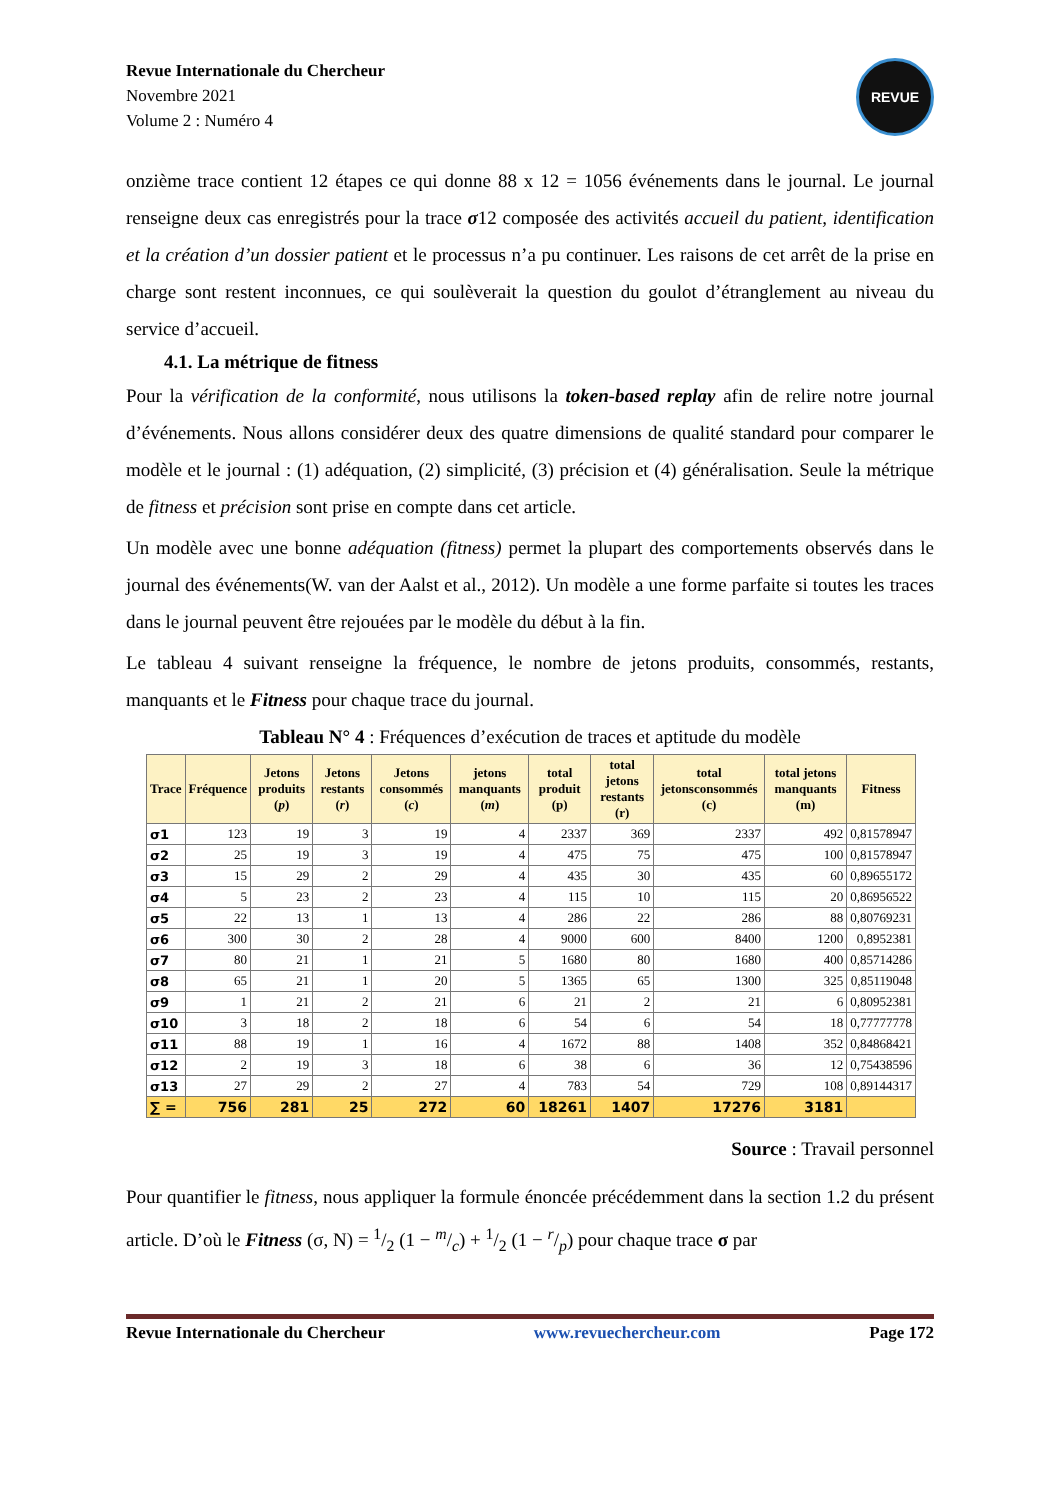Revue Internationale du Chercheur
Novembre 2021
Volume 2 : Numéro 4
REVUE
onzième trace contient 12 étapes ce qui donne 88 x 12 = 1056 événements dans le journal. Le journal renseigne deux cas enregistrés pour la trace σ12 composée des activités accueil du patient, identification et la création d’un dossier patient et le processus n’a pu continuer. Les raisons de cet arrêt de la prise en charge sont restent inconnues, ce qui soulèverait la question du goulot d’étranglement au niveau du service d’accueil.
4.1. La métrique de fitness
Pour la vérification de la conformité, nous utilisons la token-based replay afin de relire notre journal d’événements. Nous allons considérer deux des quatre dimensions de qualité standard pour comparer le modèle et le journal : (1) adéquation, (2) simplicité, (3) précision et (4) généralisation. Seule la métrique de fitness et précision sont prise en compte dans cet article.
Un modèle avec une bonne adéquation (fitness) permet la plupart des comportements observés dans le journal des événements(W. van der Aalst et al., 2012). Un modèle a une forme parfaite si toutes les traces dans le journal peuvent être rejouées par le modèle du début à la fin.
Le tableau 4 suivant renseigne la fréquence, le nombre de jetons produits, consommés, restants, manquants et le Fitness pour chaque trace du journal.
Tableau N° 4 : Fréquences d’exécution de traces et aptitude du modèle
| Trace | Fréquence | Jetons produits ( p ) | Jetons restants ( r ) | Jetons consommés ( c ) | jetons manquants ( m ) | total produit (p) | total jetons restants (r) | total jetonsconsommés (c) | total jetons manquants (m) | Fitness |
| --- | --- | --- | --- | --- | --- | --- | --- | --- | --- | --- |
| σ1 | 123 | 19 | 3 | 19 | 4 | 2337 | 369 | 2337 | 492 | 0,81578947 |
| σ2 | 25 | 19 | 3 | 19 | 4 | 475 | 75 | 475 | 100 | 0,81578947 |
| σ3 | 15 | 29 | 2 | 29 | 4 | 435 | 30 | 435 | 60 | 0,89655172 |
| σ4 | 5 | 23 | 2 | 23 | 4 | 115 | 10 | 115 | 20 | 0,86956522 |
| σ5 | 22 | 13 | 1 | 13 | 4 | 286 | 22 | 286 | 88 | 0,80769231 |
| σ6 | 300 | 30 | 2 | 28 | 4 | 9000 | 600 | 8400 | 1200 | 0,8952381 |
| σ7 | 80 | 21 | 1 | 21 | 5 | 1680 | 80 | 1680 | 400 | 0,85714286 |
| σ8 | 65 | 21 | 1 | 20 | 5 | 1365 | 65 | 1300 | 325 | 0,85119048 |
| σ9 | 1 | 21 | 2 | 21 | 6 | 21 | 2 | 21 | 6 | 0,80952381 |
| σ10 | 3 | 18 | 2 | 18 | 6 | 54 | 6 | 54 | 18 | 0,77777778 |
| σ11 | 88 | 19 | 1 | 16 | 4 | 1672 | 88 | 1408 | 352 | 0,84868421 |
| σ12 | 2 | 19 | 3 | 18 | 6 | 38 | 6 | 36 | 12 | 0,75438596 |
| σ13 | 27 | 29 | 2 | 27 | 4 | 783 | 54 | 729 | 108 | 0,89144317 |
| ∑ = | 756 | 281 | 25 | 272 | 60 | 18261 | 1407 | 17276 | 3181 | |
Source : Travail personnel
Pour quantifier le fitness, nous appliquer la formule énoncée précédemment dans la section 1.2 du présent article. D’où le Fitness (σ, N) = 1/2 (1 − m/c) + 1/2 (1 − r/p) pour chaque trace σ par
Revue Internationale du Chercheur www.revuechercheur.com Page 172